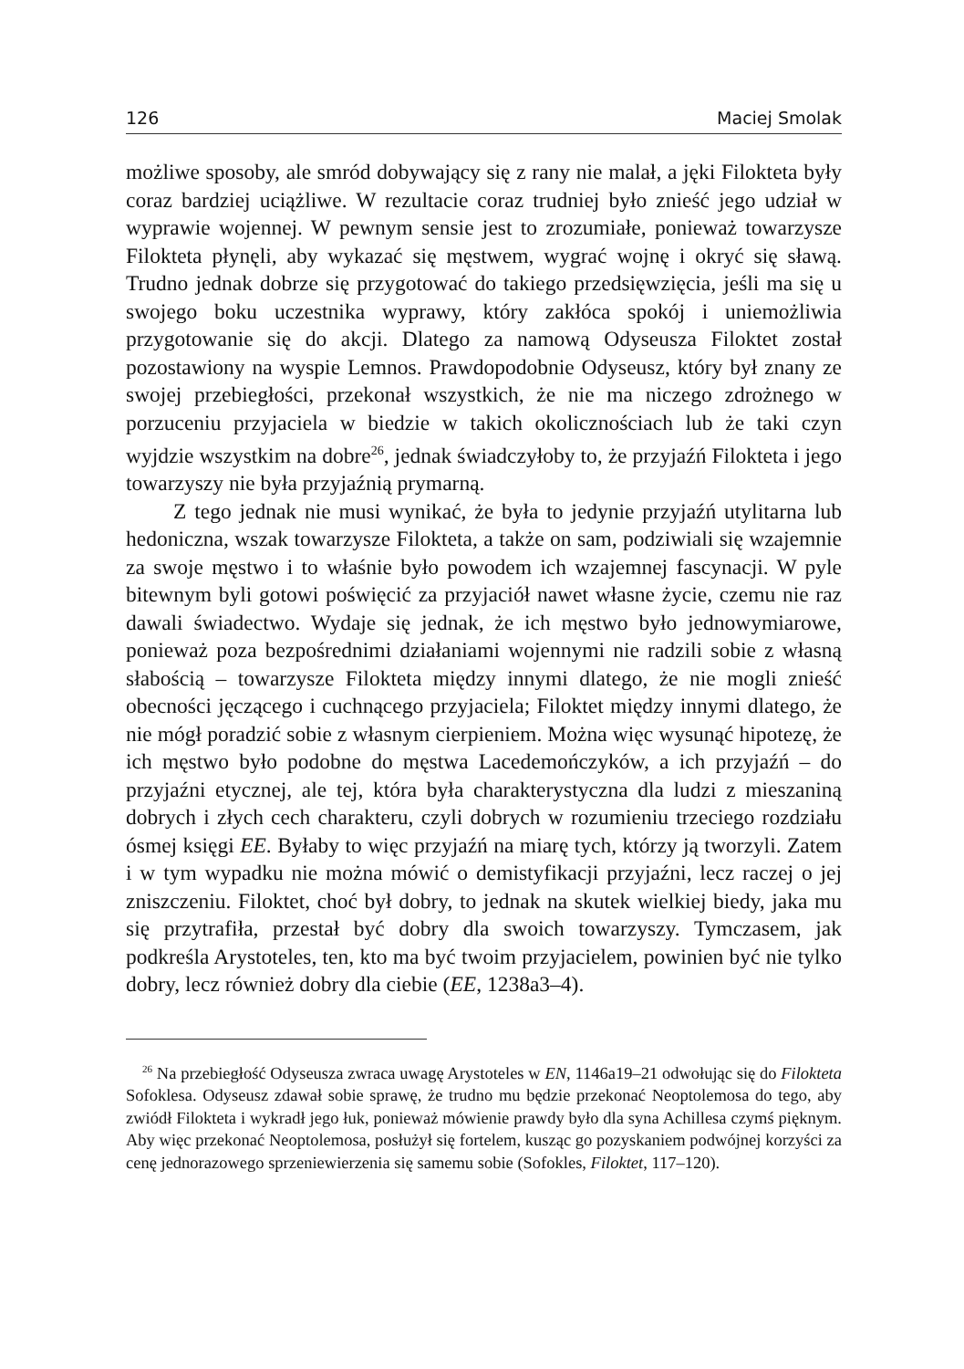126 Maciej Smolak
możliwe sposoby, ale smród dobywający się z rany nie malał, a jęki Filokteta były coraz bardziej uciążliwe. W rezultacie coraz trudniej było znieść jego udział w wyprawie wojennej. W pewnym sensie jest to zrozumiałe, ponieważ towarzysze Filokteta płynęli, aby wykazać się męstwem, wygrać wojnę i okryć się sławą. Trudno jednak dobrze się przygotować do takiego przedsięwzięcia, jeśli ma się u swojego boku uczestnika wyprawy, który zakłóca spokój i uniemożliwia przygotowanie się do akcji. Dlatego za namową Odyseusza Filoktet został pozostawiony na wyspie Lemnos. Prawdopodobnie Odyseusz, który był znany ze swojej przebiegłości, przekonał wszystkich, że nie ma niczego zdrożnego w porzuceniu przyjaciela w biedzie w takich okolicznościach lub że taki czyn wyjdzie wszystkim na dobre<sup>26</sup>, jednak świadczyłoby to, że przyjaźń Filokteta i jego towarzyszy nie była przyjaźnią prymarną.
Z tego jednak nie musi wynikać, że była to jedynie przyjaźń utylitarna lub hedoniczna, wszak towarzysze Filokteta, a także on sam, podziwiali się wzajemnie za swoje męstwo i to właśnie było powodem ich wzajemnej fascynacji. W pyle bitewnym byli gotowi poświęcić za przyjaciół nawet własne życie, czemu nie raz dawali świadectwo. Wydaje się jednak, że ich męstwo było jednowymiarowe, ponieważ poza bezpośrednimi działaniami wojennymi nie radzili sobie z własną słabością – towarzysze Filokteta między innymi dlatego, że nie mogli znieść obecności jęczącego i cuchnącego przyjaciela; Filoktet między innymi dlatego, że nie mógł poradzić sobie z własnym cierpieniem. Można więc wysunąć hipotezę, że ich męstwo było podobne do męstwa Lacedemończyków, a ich przyjaźń – do przyjaźni etycznej, ale tej, która była charakterystyczna dla ludzi z mieszaniną dobrych i złych cech charakteru, czyli dobrych w rozumieniu trzeciego rozdziału ósmej księgi EE. Byłaby to więc przyjaźń na miarę tych, którzy ją tworzyli. Zatem i w tym wypadku nie można mówić o demistyfikacji przyjaźni, lecz raczej o jej zniszczeniu. Filoktet, choć był dobry, to jednak na skutek wielkiej biedy, jaka mu się przytrafiła, przestał być dobry dla swoich towarzyszy. Tymczasem, jak podkreśla Arystoteles, ten, kto ma być twoim przyjacielem, powinien być nie tylko dobry, lecz również dobry dla ciebie (EE, 1238a3–4).
<sup>26</sup> Na przebiegłość Odyseusza zwraca uwagę Arystoteles w EN, 1146a19–21 odwołując się do Filokteta Sofoklesa. Odyseusz zdawał sobie sprawę, że trudno mu będzie przekonać Neoptolemosa do tego, aby zwiódł Filokteta i wykradł jego łuk, ponieważ mówienie prawdy było dla syna Achillesa czymś pięknym. Aby więc przekonać Neoptolemosa, posłużył się fortelem, kusząc go pozyskaniem podwójnej korzyści za cenę jednorazowego sprzeniewierzenia się samemu sobie (Sofokles, Filoktet, 117–120).